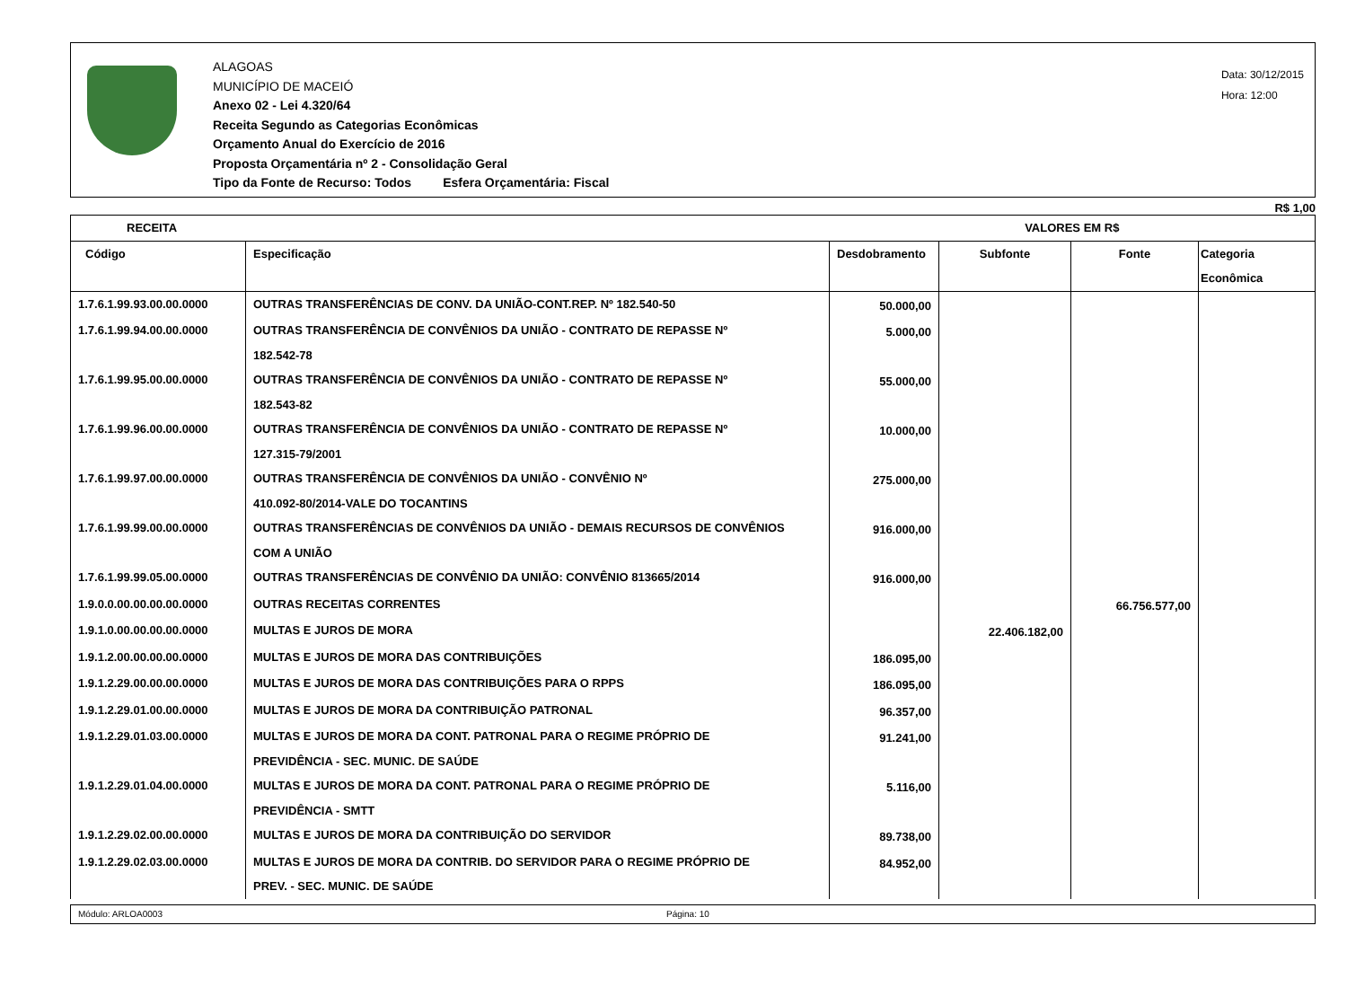ALAGOAS
MUNICÍPIO DE MACEIÓ
Anexo 02 - Lei 4.320/64
Receita Segundo as Categorias Econômicas
Orçamento Anual do Exercício de 2016
Proposta Orçamentária nº 2 - Consolidação Geral
Tipo da Fonte de Recurso: Todos Esfera Orçamentária: Fiscal
Data: 30/12/2015
Hora: 12:00
R$ 1,00
| RECEITA | | VALORES EM R$ | | | |
| --- | --- | --- | --- | --- | --- |
| Código | Especificação | Desdobramento | Subfonte | Fonte | Categoria Econômica |
| 1.7.6.1.99.93.00.00.0000 | OUTRAS TRANSFERÊNCIAS DE CONV. DA UNIÃO-CONT.REP. Nº 182.540-50 | 50.000,00 | | | |
| 1.7.6.1.99.94.00.00.0000 | OUTRAS TRANSFERÊNCIA DE CONVÊNIOS DA UNIÃO - CONTRATO DE REPASSE Nº 182.542-78 | 5.000,00 | | | |
| 1.7.6.1.99.95.00.00.0000 | OUTRAS TRANSFERÊNCIA DE CONVÊNIOS DA UNIÃO - CONTRATO DE REPASSE Nº 182.543-82 | 55.000,00 | | | |
| 1.7.6.1.99.96.00.00.0000 | OUTRAS TRANSFERÊNCIA DE CONVÊNIOS DA UNIÃO - CONTRATO DE REPASSE Nº 127.315-79/2001 | 10.000,00 | | | |
| 1.7.6.1.99.97.00.00.0000 | OUTRAS TRANSFERÊNCIA DE CONVÊNIOS DA UNIÃO - CONVÊNIO Nº 410.092-80/2014-VALE DO TOCANTINS | 275.000,00 | | | |
| 1.7.6.1.99.99.00.00.0000 | OUTRAS TRANSFERÊNCIAS DE CONVÊNIOS DA UNIÃO - DEMAIS RECURSOS DE CONVÊNIOS COM A UNIÃO | 916.000,00 | | | |
| 1.7.6.1.99.99.05.00.0000 | OUTRAS TRANSFERÊNCIAS DE CONVÊNIO DA UNIÃO: CONVÊNIO 813665/2014 | 916.000,00 | | | |
| 1.9.0.0.00.00.00.00.0000 | OUTRAS RECEITAS CORRENTES | | | 66.756.577,00 | |
| 1.9.1.0.00.00.00.00.0000 | MULTAS E JUROS DE MORA | | 22.406.182,00 | | |
| 1.9.1.2.00.00.00.00.0000 | MULTAS E JUROS DE MORA DAS CONTRIBUIÇÕES | 186.095,00 | | | |
| 1.9.1.2.29.00.00.00.0000 | MULTAS E JUROS DE MORA DAS CONTRIBUIÇÕES PARA O RPPS | 186.095,00 | | | |
| 1.9.1.2.29.01.00.00.0000 | MULTAS E JUROS DE MORA DA CONTRIBUIÇÃO PATRONAL | 96.357,00 | | | |
| 1.9.1.2.29.01.03.00.0000 | MULTAS E JUROS DE MORA DA CONT. PATRONAL PARA O REGIME PRÓPRIO DE PREVIDÊNCIA - SEC. MUNIC. DE SAÚDE | 91.241,00 | | | |
| 1.9.1.2.29.01.04.00.0000 | MULTAS E JUROS DE MORA DA CONT. PATRONAL PARA O REGIME PRÓPRIO DE PREVIDÊNCIA - SMTT | 5.116,00 | | | |
| 1.9.1.2.29.02.00.00.0000 | MULTAS E JUROS DE MORA DA CONTRIBUIÇÃO DO SERVIDOR | 89.738,00 | | | |
| 1.9.1.2.29.02.03.00.0000 | MULTAS E JUROS DE MORA DA CONTRIB. DO SERVIDOR PARA O REGIME PRÓPRIO DE PREV. - SEC. MUNIC. DE SAÚDE | 84.952,00 | | | |
Módulo: ARLOA0003 Página: 10